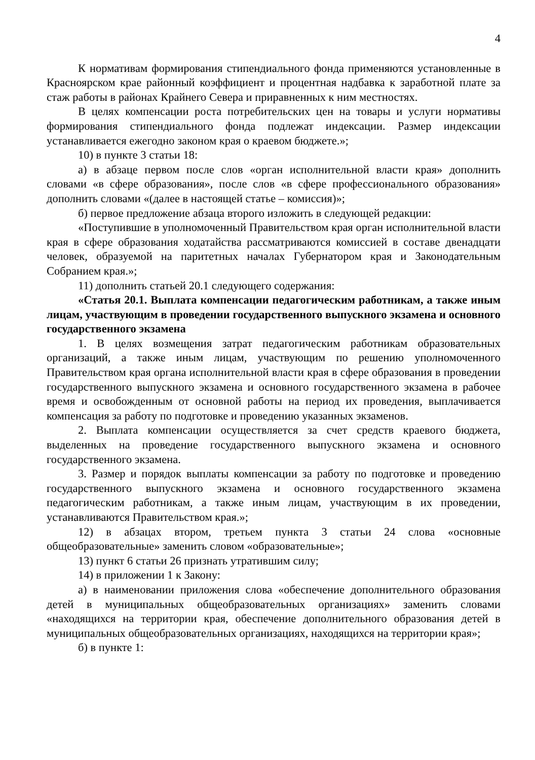4
К нормативам формирования стипендиального фонда применяются установленные в Красноярском крае районный коэффициент и процентная надбавка к заработной плате за стаж работы в районах Крайнего Севера и приравненных к ним местностях.
В целях компенсации роста потребительских цен на товары и услуги нормативы формирования стипендиального фонда подлежат индексации. Размер индексации устанавливается ежегодно законом края о краевом бюджете.»;
10) в пункте 3 статьи 18:
а) в абзаце первом после слов «орган исполнительной власти края» дополнить словами «в сфере образования», после слов «в сфере профессионального образования» дополнить словами «(далее в настоящей статье – комиссия)»;
б) первое предложение абзаца второго изложить в следующей редакции:
«Поступившие в уполномоченный Правительством края орган исполнительной власти края в сфере образования ходатайства рассматриваются комиссией в составе двенадцати человек, образуемой на паритетных началах Губернатором края и Законодательным Собранием края.»;
11) дополнить статьей 20.1 следующего содержания:
«Статья 20.1. Выплата компенсации педагогическим работникам, а также иным лицам, участвующим в проведении государственного выпускного экзамена и основного государственного экзамена
1. В целях возмещения затрат педагогическим работникам образовательных организаций, а также иным лицам, участвующим по решению уполномоченного Правительством края органа исполнительной власти края в сфере образования в проведении государственного выпускного экзамена и основного государственного экзамена в рабочее время и освобожденным от основной работы на период их проведения, выплачивается компенсация за работу по подготовке и проведению указанных экзаменов.
2. Выплата компенсации осуществляется за счет средств краевого бюджета, выделенных на проведение государственного выпускного экзамена и основного государственного экзамена.
3. Размер и порядок выплаты компенсации за работу по подготовке и проведению государственного выпускного экзамена и основного государственного экзамена педагогическим работникам, а также иным лицам, участвующим в их проведении, устанавливаются Правительством края.»;
12) в абзацах втором, третьем пункта 3 статьи 24 слова «основные общеобразовательные» заменить словом «образовательные»;
13) пункт 6 статьи 26 признать утратившим силу;
14) в приложении 1 к Закону:
а) в наименовании приложения слова «обеспечение дополнительного образования детей в муниципальных общеобразовательных организациях» заменить словами «находящихся на территории края, обеспечение дополнительного образования детей в муниципальных общеобразовательных организациях, находящихся на территории края»;
б) в пункте 1: